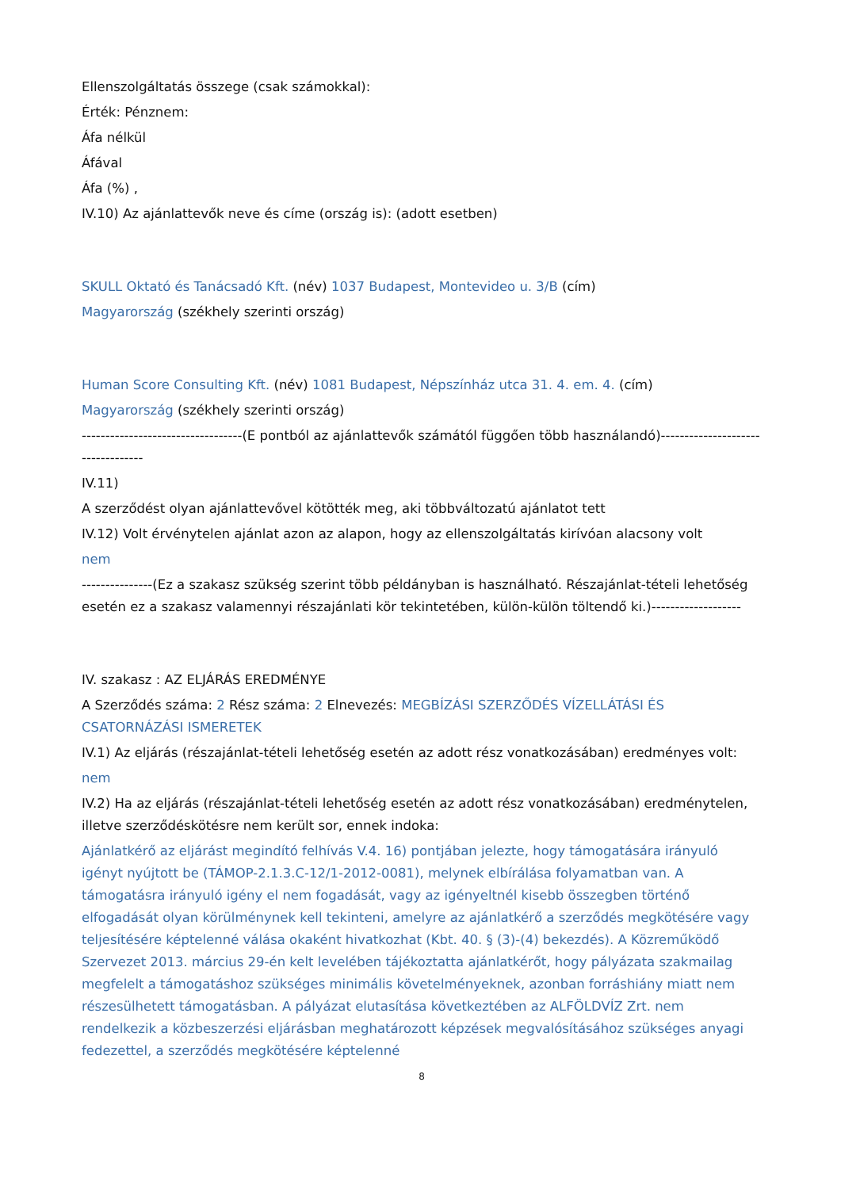Ellenszolgáltatás összege (csak számokkal):
Érték: Pénznem:
Áfa nélkül
Áfával
Áfa (%) ,
IV.10) Az ajánlattevők neve és címe (ország is): (adott esetben)
SKULL Oktató és Tanácsadó Kft. (név) 1037 Budapest, Montevideo u. 3/B (cím)
Magyarország (székhely szerinti ország)
Human Score Consulting Kft. (név) 1081 Budapest, Népszínház utca 31. 4. em. 4. (cím)
Magyarország (székhely szerinti ország)
----------------------------------(E pontból az ajánlattevők számától függően több használandó)----------------------------------
IV.11)
A szerződést olyan ajánlattevővel kötötték meg, aki többváltozatú ajánlatot tett
IV.12) Volt érvénytelen ajánlat azon az alapon, hogy az ellenszolgáltatás kirívóan alacsony volt
nem
---------------(Ez a szakasz szükség szerint több példányban is használható. Részajánlat-tételi lehetőség esetén ez a szakasz valamennyi részajánlati kör tekintetében, külön-külön töltendő ki.)-------------------
IV. szakasz : AZ ELJÁRÁS EREDMÉNYE
A Szerződés száma: 2 Rész száma: 2 Elnevezés: MEGBÍZÁSI SZERZŐDÉS VÍZELLÁTÁSI ÉS CSATORNÁZÁSI ISMERETEK
IV.1) Az eljárás (részajánlat-tételi lehetőség esetén az adott rész vonatkozásában) eredményes volt:
nem
IV.2) Ha az eljárás (részajánlat-tételi lehetőség esetén az adott rész vonatkozásában) eredménytelen, illetve szerződéskötésre nem került sor, ennek indoka:
Ajánlatkérő az eljárást megindító felhívás V.4. 16) pontjában jelezte, hogy támogatására irányuló igényt nyújtott be (TÁMOP-2.1.3.C-12/1-2012-0081), melynek elbírálása folyamatban van. A támogatásra irányuló igény el nem fogadását, vagy az igényeltnél kisebb összegben történő elfogadását olyan körülménynek kell tekinteni, amelyre az ajánlatkérő a szerződés megkötésére vagy teljesítésére képtelenné válása okaként hivatkozhat (Kbt. 40. § (3)-(4) bekezdés). A Közreműködő Szervezet 2013. március 29-én kelt levelében tájékoztatta ajánlatkérőt, hogy pályázata szakmailag megfelelt a támogatáshoz szükséges minimális követelményeknek, azonban forráshiány miatt nem részesülhetett támogatásban. A pályázat elutasítása következtében az ALFÖLDVÍZ Zrt. nem rendelkezik a közbeszerzési eljárásban meghatározott képzések megvalósításához szükséges anyagi fedezettel, a szerződés megkötésére képtelenné
8